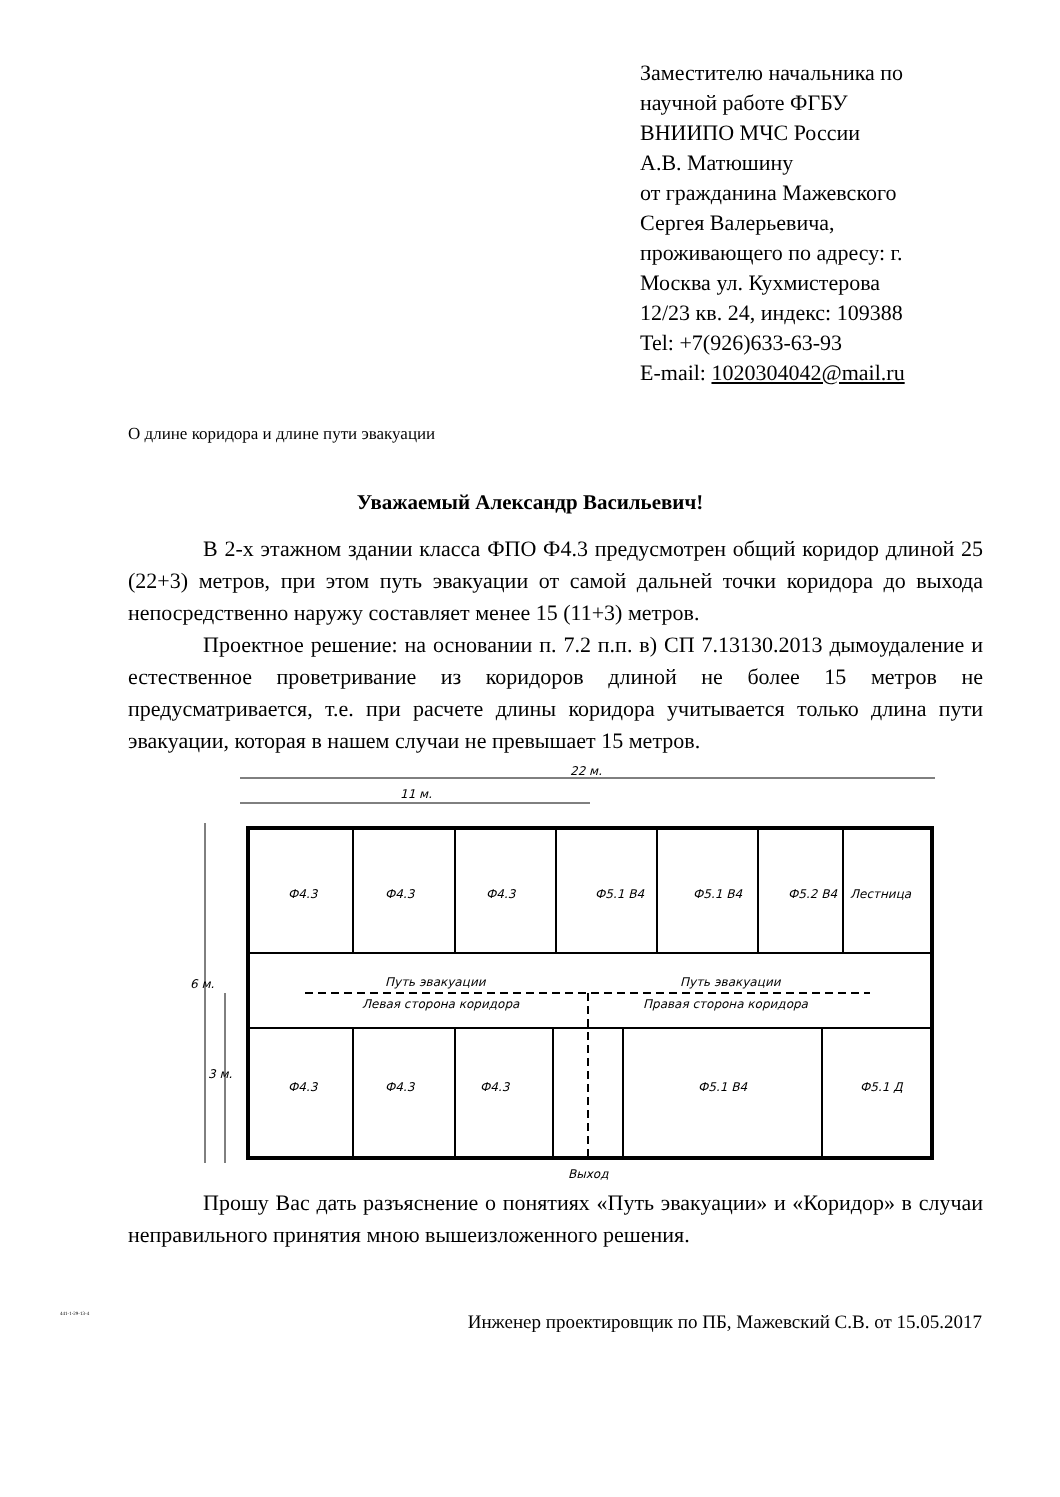Заместителю начальника по
научной работе ФГБУ
ВНИИПО МЧС России
А.В. Матюшину
от гражданина Мажевского
Сергея Валерьевича,
проживающего по адресу: г.
Москва ул. Кухмистерова
12/23 кв. 24, индекс: 109388
Tel: +7(926)633-63-93
E-mail: 1020304042@mail.ru
О длине коридора и длине пути эвакуации
Уважаемый Александр Васильевич!
В 2-х этажном здании класса ФПО Ф4.3 предусмотрен общий коридор длиной 25 (22+3) метров, при этом путь эвакуации от самой дальней точки коридора до выхода непосредственно наружу составляет менее 15 (11+3) метров.
Проектное решение: на основании п. 7.2 п.п. в) СП 7.13130.2013 дымоудаление и естественное проветривание из коридоров длиной не более 15 метров не предусматривается, т.е. при расчете длины коридора учитывается только длина пути эвакуации, которая в нашем случаи не превышает 15 метров.
22 м.
11 м.
Ф4.3
Ф4.3
Ф4.3
Ф5.1 В4
Ф5.1 В4
Ф5.2 В4
Лестница
Путь эвакуации
Левая сторона коридора
Путь эвакуации
Правая сторона коридора
Ф4.3
Ф4.3
Ф4.3
Ф5.1 В4
Ф5.1 Д
Выход
6 м.
3 м.
Прошу Вас дать разъяснение о понятиях «Путь эвакуации» и «Коридор» в случаи неправильного принятия мною вышеизложенного решения.
441-1-29-13-4 Инженер проектировщик по ПБ, Мажевский С.В. от 15.05.2017